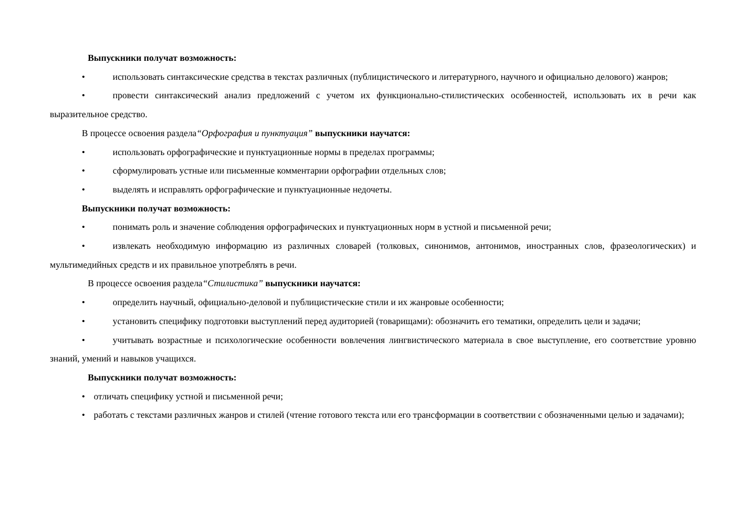Выпускники получат возможность:
• использовать синтаксические средства в текстах различных (публицистического и литературного, научного и официально делового) жанров;
• провести синтаксический анализ предложений с учетом их функционально-стилистических особенностей, использовать их в речи как выразительное средство.
В процессе освоения раздела“Орфография и пунктуация” выпускники научатся:
• использовать орфографические и пунктуационные нормы в пределах программы;
• сформулировать устные или письменные комментарии орфографии отдельных слов;
• выделять и исправлять орфографические и пунктуационные недочеты.
Выпускники получат возможность:
• понимать роль и значение соблюдения орфографических и пунктуационных норм в устной и письменной речи;
• извлекать необходимую информацию из различных словарей (толковых, синонимов, антонимов, иностранных слов, фразеологических) и мультимедийных средств и их правильное употреблять в речи.
В процессе освоения раздела“Стилистика” выпускники научатся:
• определить научный, официально-деловой и публицистические стили и их жанровые особенности;
• установить специфику подготовки выступлений перед аудиторией (товарищами): обозначить его тематики, определить цели и задачи;
• учитывать возрастные и психологические особенности вовлечения лингвистического материала в свое выступление, его соответствие уровню знаний, умений и навыков учащихся.
Выпускники получат возможность:
• отличать специфику устной и письменной речи;
• работать с текстами различных жанров и стилей (чтение готового текста или его трансформации в соответствии с обозначенными целью и задачами);